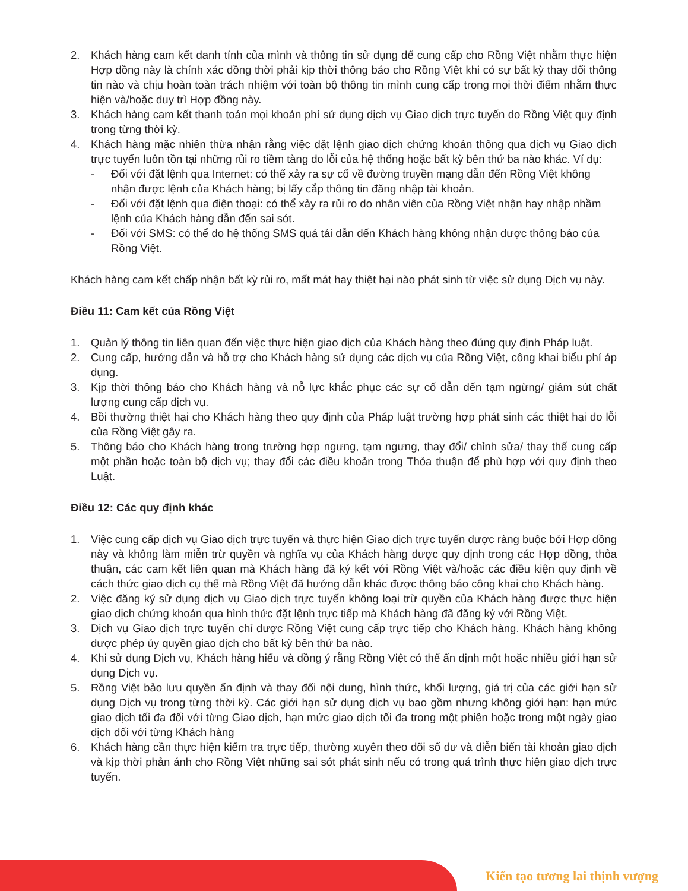2. Khách hàng cam kết danh tính của mình và thông tin sử dụng để cung cấp cho Rồng Việt nhằm thực hiện Hợp đồng này là chính xác đồng thời phải kịp thời thông báo cho Rồng Việt khi có sự bất kỳ thay đổi thông tin nào và chịu hoàn toàn trách nhiệm với toàn bộ thông tin mình cung cấp trong mọi thời điểm nhằm thực hiện và/hoặc duy trì Hợp đồng này.
3. Khách hàng cam kết thanh toán mọi khoản phí sử dụng dịch vụ Giao dịch trực tuyến do Rồng Việt quy định trong từng thời kỳ.
4. Khách hàng mặc nhiên thừa nhận rằng việc đặt lệnh giao dịch chứng khoán thông qua dịch vụ Giao dịch trực tuyến luôn tồn tại những rủi ro tiềm tàng do lỗi của hệ thống hoặc bất kỳ bên thứ ba nào khác. Ví dụ:
- Đối với đặt lệnh qua Internet: có thể xảy ra sự cố về đường truyền mạng dẫn đến Rồng Việt không nhận được lệnh của Khách hàng; bị lấy cắp thông tin đăng nhập tài khoản.
- Đối với đặt lệnh qua điện thoại: có thể xảy ra rủi ro do nhân viên của Rồng Việt nhận hay nhập nhầm lệnh của Khách hàng dẫn đến sai sót.
- Đối với SMS: có thể do hệ thống SMS quá tải dẫn đến Khách hàng không nhận được thông báo của Rồng Việt.
Khách hàng cam kết chấp nhận bất kỳ rủi ro, mất mát hay thiệt hại nào phát sinh từ việc sử dụng Dịch vụ này.
Điều 11: Cam kết của Rồng Việt
1. Quản lý thông tin liên quan đến việc thực hiện giao dịch của Khách hàng theo đúng quy định Pháp luật.
2. Cung cấp, hướng dẫn và hỗ trợ cho Khách hàng sử dụng các dịch vụ của Rồng Việt, công khai biểu phí áp dụng.
3. Kịp thời thông báo cho Khách hàng và nỗ lực khắc phục các sự cố dẫn đến tạm ngừng/ giảm sút chất lượng cung cấp dịch vụ.
4. Bồi thường thiệt hại cho Khách hàng theo quy định của Pháp luật trường hợp phát sinh các thiệt hại do lỗi của Rồng Việt gây ra.
5. Thông báo cho Khách hàng trong trường hợp ngưng, tạm ngưng, thay đổi/ chỉnh sửa/ thay thế cung cấp một phần hoặc toàn bộ dịch vụ; thay đổi các điều khoản trong Thỏa thuận để phù hợp với quy định theo Luật.
Điều 12: Các quy định khác
1. Việc cung cấp dịch vụ Giao dịch trực tuyến và thực hiện Giao dịch trực tuyến được ràng buộc bởi Hợp đồng này và không làm miễn trừ quyền và nghĩa vụ của Khách hàng được quy định trong các Hợp đồng, thỏa thuận, các cam kết liên quan mà Khách hàng đã ký kết với Rồng Việt và/hoặc các điều kiện quy định về cách thức giao dịch cụ thể mà Rồng Việt đã hướng dẫn khác được thông báo công khai cho Khách hàng.
2. Việc đăng ký sử dụng dịch vụ Giao dịch trực tuyến không loại trừ quyền của Khách hàng được thực hiện giao dịch chứng khoán qua hình thức đặt lệnh trực tiếp mà Khách hàng đã đăng ký với Rồng Việt.
3. Dịch vụ Giao dịch trực tuyến chỉ được Rồng Việt cung cấp trực tiếp cho Khách hàng. Khách hàng không được phép ủy quyền giao dịch cho bất kỳ bên thứ ba nào.
4. Khi sử dụng Dịch vụ, Khách hàng hiểu và đồng ý rằng Rồng Việt có thể ấn định một hoặc nhiều giới hạn sử dụng Dịch vụ.
5. Rồng Việt bảo lưu quyền ấn định và thay đổi nội dung, hình thức, khối lượng, giá trị của các giới hạn sử dụng Dịch vụ trong từng thời kỳ. Các giới hạn sử dụng dịch vụ bao gồm nhưng không giới hạn: hạn mức giao dịch tối đa đối với từng Giao dịch, hạn mức giao dịch tối đa trong một phiên hoặc trong một ngày giao dịch đối với từng Khách hàng
6. Khách hàng cần thực hiện kiểm tra trực tiếp, thường xuyên theo dõi số dư và diễn biến tài khoản giao dịch và kịp thời phản ánh cho Rồng Việt những sai sót phát sinh nếu có trong quá trình thực hiện giao dịch trực tuyến.
Kiến tạo tương lai thịnh vượng